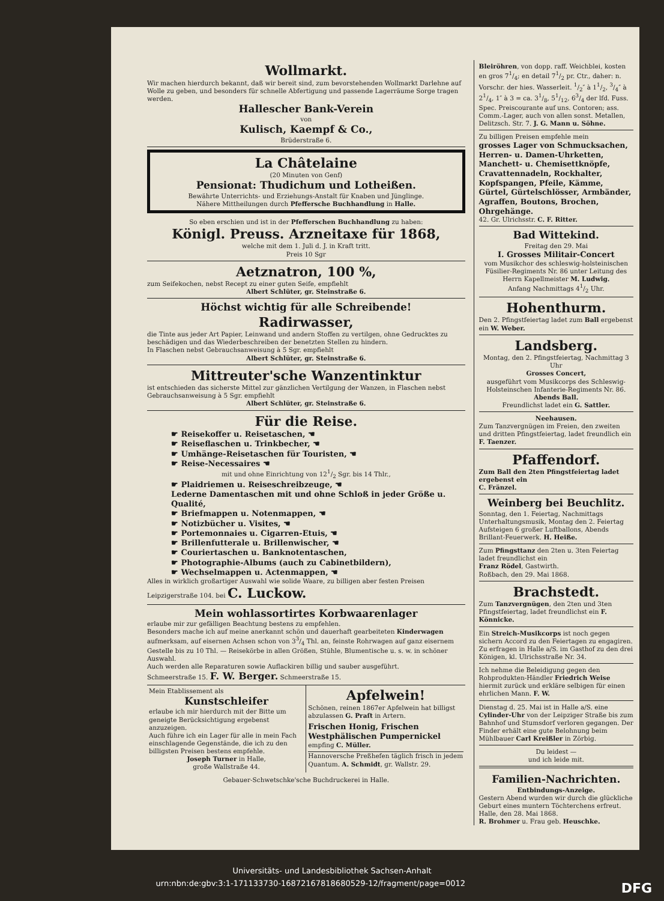Wollmarkt.
Wir machen hierdurch bekannt, daß wir bereit sind, zum bevorstehenden Wollmarkt Darlehne auf Wolle zu geben, und besonders für schnelle Abfertigung und passende Lagerräume Sorge tragen werden.
Hallescher Bank-Verein
von
Kulisch, Kaempf & Co.,
Brüderstraße 6.
La Châtelaine
(20 Minuten von Genf)
Pensionat: Thudichum und Lotheißen.
Bewährte Unterrichts- und Erziehungs-Anstalt für Knaben und Jünglinge.
Nähere Mittheilungen durch Pfeffersche Buchhandlung in Halle.
So eben erschien und ist in der Pfefferschen Buchhandlung zu haben:
Königl. Preuss. Arzneitaxe für 1868,
welche mit dem 1. Juli d. J. in Kraft tritt.
Preis 10 Sgr
Aetznatron, 100 %,
zum Seifekochen, nebst Recept zu einer guten Seife, empfiehlt
Albert Schlüter, gr. Steinstraße 6.
Höchst wichtig für alle Schreibende!
Radirwasser,
die Tinte aus jeder Art Papier, Leinwand und andern Stoffen zu vertilgen, ohne Gedrucktes zu beschädigen und das Wiederbeschreiben der benetzten Stellen zu hindern.
In Flaschen nebst Gebrauchsanweisung à 5 Sgr. empfiehlt
Albert Schlüter, gr. Steinstraße 6.
Mittreuter'sche Wanzentinktur
ist entschieden das sicherste Mittel zur gänzlichen Vertilgung der Wanzen, in Flaschen nebst Gebrauchsanweisung à 5 Sgr. empfiehlt
Albert Schlüter, gr. Steinstraße 6.
Für die Reise.
☛ Reisekoffer u. Reisetaschen, ☚
☛ Reiseflaschen u. Trinkbecher, ☚
☛ Umhänge-Reisetaschen für Touristen, ☚
☛ Reise-Necessaires ☚
mit und ohne Einrichtung von 121/2 Sgr. bis 14 Thlr.,
☛ Plaidriemen u. Reiseschreibzeuge, ☚
Lederne Damentaschen mit und ohne Schloß in jeder Größe u. Qualité,
☛ Briefmappen u. Notenmappen, ☚
☛ Notizbücher u. Visites, ☚
☛ Portemonnaies u. Cigarren-Etuis, ☚
☛ Brillenfutterale u. Brillenwischer, ☚
☛ Couriertaschen u. Banknotentaschen,
☛ Photographie-Albums (auch zu Cabinetbildern),
☛ Wechselmappen u. Actenmappen, ☚
Alles in wirklich großartiger Auswahl wie solide Waare, zu billigen aber festen Preisen
Leipzigerstraße 104. bei C. Luckow.
Mein wohlassortirtes Korbwaarenlager
erlaube mir zur gefälligen Beachtung bestens zu empfehlen.
Besonders mache ich auf meine anerkannt schön und dauerhaft gearbeiteten Kinderwagen aufmerksam, auf eisernen Achsen schon von 33/4 Thl. an, feinste Rohrwagen auf ganz eisernem Gestelle bis zu 10 Thl. — Reisekörbe in allen Größen, Stühle, Blumentische u. s. w. in schöner Auswahl.
Auch werden alle Reparaturen sowie Auflackiren billig und sauber ausgeführt.
Schmeerstraße 15. F. W. Berger. Schmeerstraße 15.
Mein Etablissement als
Kunstschleifer
erlaube ich mir hierdurch mit der Bitte um geneigte Berücksichtigung ergebenst anzuzeigen.
Auch führe ich ein Lager für alle in mein Fach einschlagende Gegenstände, die ich zu den billigsten Preisen bestens empfehle.
Joseph Turner in Halle,
große Wallstraße 44.
Apfelwein!
Schönen, reinen 1867er Apfelwein hat billigst abzulassen G. Praſt in Artern.
Frischen Honig, Frischen Westphälischen Pumpernickel empfing C. Müller.
Hannoversche Preßhefen täglich frisch in jedem Quantum. A. Schmidt, gr. Wallstr. 29.
Gebauer-Schwetschke'sche Buchdruckerei in Halle.
Bleiröhren, von dopp. raff. Weichblei, kosten en gros 71/4; en detail 71/2 pr. Ctr., daher: n. Vorschr. der hies. Wasserleit. 1/2″ à 11/2, 3/4″ à 21/4, 1″ à 3 = ca. 31/8, 51/12, 63/4 der lfd. Fuss. Spec. Preiscourante auf uns. Contoren; ass. Comm.-Lager, auch von allen sonst. Metallen, Delitzsch. Str. 7. J. G. Mann u. Söhne.
Zu billigen Preisen empfehle mein
grosses Lager von Schmucksachen, Herren- u. Damen-Uhrketten, Manchett- u. Chemisettknöpfe, Cravattennadeln, Rockhalter, Kopfspangen, Pfeile, Kämme, Gürtel, Gürtelschlösser, Armbänder, Agraffen, Boutons, Brochen, Ohrgehänge.
42. Gr. Ulrichsstr. C. F. Ritter.
Bad Wittekind.
Freitag den 29. Mai
I. Grosses Militair-Concert
vom Musikchor des schleswig-holsteinischen Füsilier-Regiments Nr. 86 unter Leitung des Herrn Kapellmeister M. Ludwig.
Anfang Nachmittags 41/2 Uhr.
Hohenthurm.
Den 2. Pfingstfeiertag ladet zum Ball ergebenst ein W. Weber.
Landsberg.
Montag, den 2. Pfingstfeiertag, Nachmittag 3 Uhr
Grosses Concert,
ausgeführt vom Musikcorps des Schleswig-Holsteinschen Infanterie-Regiments Nr. 86.
Abends Ball.
Freundlichst ladet ein G. Sattler.
Neehausen.
Zum Tanzvergnügen im Freien, den zweiten und dritten Pfingstfeiertag, ladet freundlich ein F. Taenzer.
Pfaffendorf.
Zum Ball den 2ten Pfingstfeiertag ladet ergebenst ein
C. Fränzel.
Weinberg bei Beuchlitz.
Sonntag, den 1. Feiertag, Nachmittags Unterhaltungsmusik, Montag den 2. Feiertag Aufsteigen 6 großer Luftballons, Abends Brillant-Feuerwerk. H. Heiße.
Zum Pfingsttanz den 2ten u. 3ten Feiertag ladet freundlichst ein
Franz Rödel, Gastwirth.
Roßbach, den 29. Mai 1868.
Brachstedt.
Zum Tanzvergnügen, den 2ten und 3ten Pfingstfeiertag, ladet freundlichst ein F. Könnicke.
Ein Streich-Musikcorps ist noch gegen sichern Accord zu den Feiertagen zu engagiren. Zu erfragen in Halle a/S. im Gasthof zu den drei Königen, kl. Ulrichsstraße Nr. 34.
Ich nehme die Beleidigung gegen den Rohprodukten-Händler Friedrich Weise hiermit zurück und erkläre selbigen für einen ehrlichen Mann. F. W.
Dienstag d. 25. Mai ist in Halle a/S. eine Cylinder-Uhr von der Leipziger Straße bis zum Bahnhof und Stumsdorf verloren gegangen. Der Finder erhält eine gute Belohnung beim Mühlbauer Carl Kreißler in Zörbig.
Du leidest —
und ich leide mit.
Familien-Nachrichten.
Entbindungs-Anzeige.
Gestern Abend wurden wir durch die glückliche Geburt eines muntern Töchterchens erfreut.
Halle, den 28. Mai 1868.
R. Brohmer u. Frau geb. Heuschke.
Universitäts- und Landesbibliothek Sachsen-Anhalt
urn:nbn:de:gbv:3:1-171133730-16872167818680529-12/fragment/page=0012 DFG